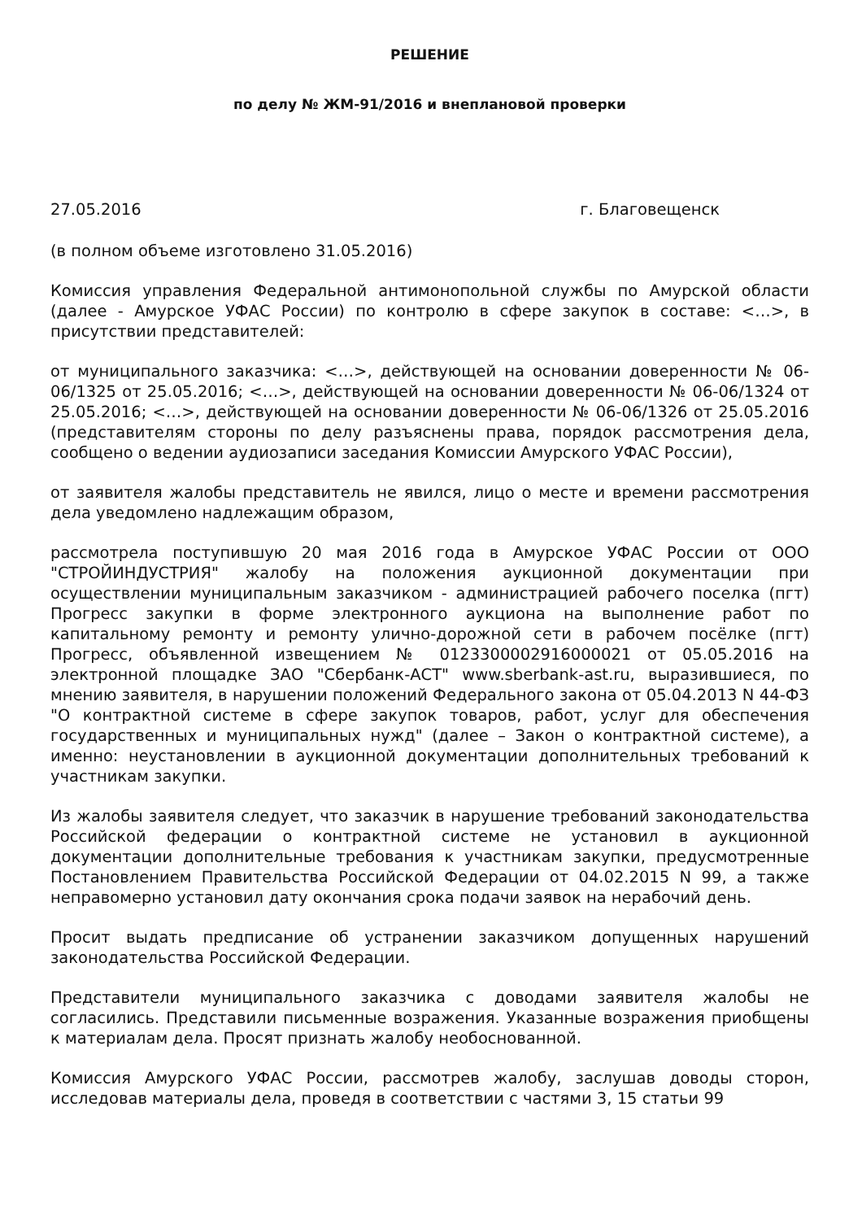РЕШЕНИЕ
по делу № ЖМ-91/2016 и внеплановой проверки
27.05.2016 г. Благовещенск
(в полном объеме изготовлено 31.05.2016)
Комиссия управления Федеральной антимонопольной службы по Амурской области (далее - Амурское УФАС России) по контролю в сфере закупок в составе: <…>, в присутствии представителей:
от муниципального заказчика: <…>, действующей на основании доверенности № 06-06/1325 от 25.05.2016; <…>, действующей на основании доверенности № 06-06/1324 от 25.05.2016; <…>, действующей на основании доверенности № 06-06/1326 от 25.05.2016 (представителям стороны по делу разъяснены права, порядок рассмотрения дела, сообщено о ведении аудиозаписи заседания Комиссии Амурского УФАС России),
от заявителя жалобы представитель не явился, лицо о месте и времени рассмотрения дела уведомлено надлежащим образом,
рассмотрела поступившую 20 мая 2016 года в Амурское УФАС России от ООО "СТРОЙИНДУСТРИЯ" жалобу на положения аукционной документации при осуществлении муниципальным заказчиком - администрацией рабочего поселка (пгт) Прогресс закупки в форме электронного аукциона на выполнение работ по капитальному ремонту и ремонту улично-дорожной сети в рабочем посёлке (пгт) Прогресс, объявленной извещением № 0123300002916000021 от 05.05.2016 на электронной площадке ЗАО "Сбербанк-АСТ" www.sberbank-ast.ru, выразившиеся, по мнению заявителя, в нарушении положений Федерального закона от 05.04.2013 N 44-ФЗ "О контрактной системе в сфере закупок товаров, работ, услуг для обеспечения государственных и муниципальных нужд" (далее – Закон о контрактной системе), а именно: неустановлении в аукционной документации дополнительных требований к участникам закупки.
Из жалобы заявителя следует, что заказчик в нарушение требований законодательства Российской федерации о контрактной системе не установил в аукционной документации дополнительные требования к участникам закупки, предусмотренные Постановлением Правительства Российской Федерации от 04.02.2015 N 99, а также неправомерно установил дату окончания срока подачи заявок на нерабочий день.
Просит выдать предписание об устранении заказчиком допущенных нарушений законодательства Российской Федерации.
Представители муниципального заказчика с доводами заявителя жалобы не согласились. Представили письменные возражения. Указанные возражения приобщены к материалам дела. Просят признать жалобу необоснованной.
Комиссия Амурского УФАС России, рассмотрев жалобу, заслушав доводы сторон, исследовав материалы дела, проведя в соответствии с частями 3, 15 статьи 99